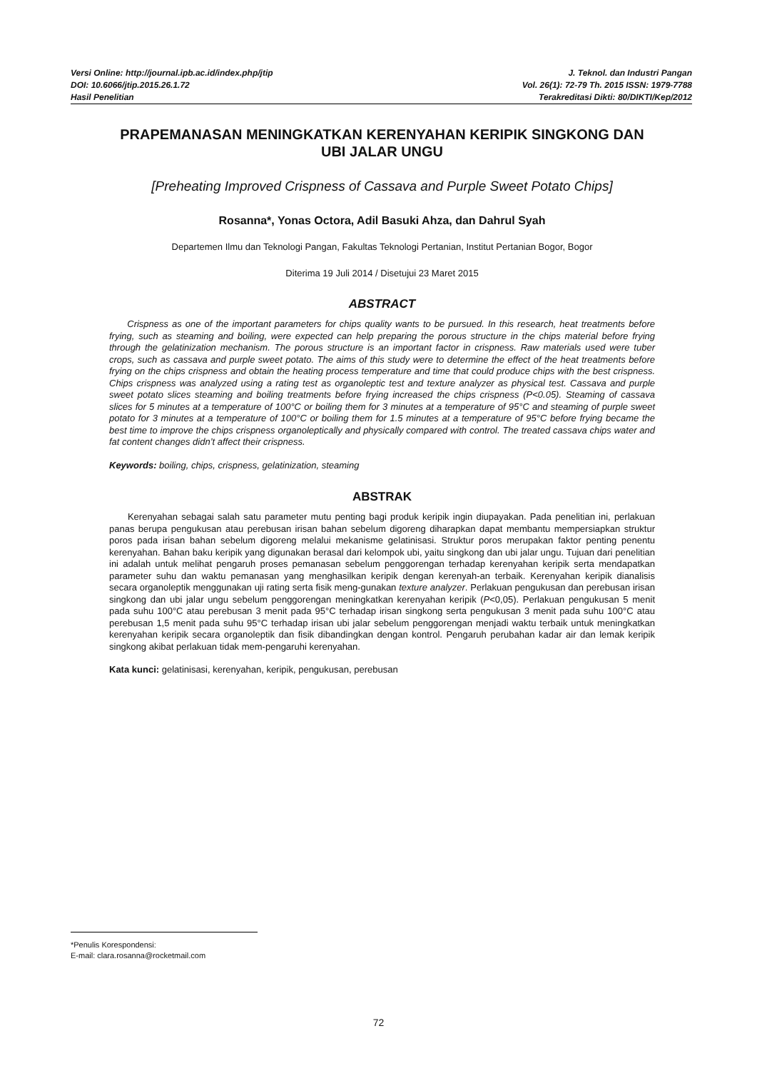Versi Online: http://journal.ipb.ac.id/index.php/jtip J. Teknol. dan Industri Pangan
DOI: 10.6066/jtip.2015.26.1.72 Vol. 26(1): 72-79 Th. 2015 ISSN: 1979-7788
Hasil Penelitian Terakreditasi Dikti: 80/DIKTI/Kep/2012
PRAPEMANASAN MENINGKATKAN KERENYAHAN KERIPIK SINGKONG DAN UBI JALAR UNGU
[Preheating Improved Crispness of Cassava and Purple Sweet Potato Chips]
Rosanna*, Yonas Octora, Adil Basuki Ahza, dan Dahrul Syah
Departemen Ilmu dan Teknologi Pangan, Fakultas Teknologi Pertanian, Institut Pertanian Bogor, Bogor
Diterima 19 Juli 2014 / Disetujui 23 Maret 2015
ABSTRACT
Crispness as one of the important parameters for chips quality wants to be pursued. In this research, heat treatments before frying, such as steaming and boiling, were expected can help preparing the porous structure in the chips material before frying through the gelatinization mechanism. The porous structure is an important factor in crispness. Raw materials used were tuber crops, such as cassava and purple sweet potato. The aims of this study were to determine the effect of the heat treatments before frying on the chips crispness and obtain the heating process temperature and time that could produce chips with the best crispness. Chips crispness was analyzed using a rating test as organoleptic test and texture analyzer as physical test. Cassava and purple sweet potato slices steaming and boiling treatments before frying increased the chips crispness (P<0.05). Steaming of cassava slices for 5 minutes at a temperature of 100°C or boiling them for 3 minutes at a temperature of 95°C and steaming of purple sweet potato for 3 minutes at a temperature of 100°C or boiling them for 1.5 minutes at a temperature of 95°C before frying became the best time to improve the chips crispness organoleptically and physically compared with control. The treated cassava chips water and fat content changes didn’t affect their crispness.
Keywords: boiling, chips, crispness, gelatinization, steaming
ABSTRAK
Kerenyahan sebagai salah satu parameter mutu penting bagi produk keripik ingin diupayakan. Pada penelitian ini, perlakuan panas berupa pengukusan atau perebusan irisan bahan sebelum digoreng diharapkan dapat membantu mempersiapkan struktur poros pada irisan bahan sebelum digoreng melalui mekanisme gelatinisasi. Struktur poros merupakan faktor penting penentu kerenyahan. Bahan baku keripik yang digunakan berasal dari kelompok ubi, yaitu singkong dan ubi jalar ungu. Tujuan dari penelitian ini adalah untuk melihat pengaruh proses pemanasan sebelum penggorengan terhadap kerenyahan keripik serta mendapatkan parameter suhu dan waktu pemanasan yang menghasilkan keripik dengan kerenyah-an terbaik. Kerenyahan keripik dianalisis secara organoleptik menggunakan uji rating serta fisik meng-gunakan texture analyzer. Perlakuan pengukusan dan perebusan irisan singkong dan ubi jalar ungu sebelum penggorengan meningkatkan kerenyahan keripik (P<0,05). Perlakuan pengukusan 5 menit pada suhu 100°C atau perebusan 3 menit pada 95°C terhadap irisan singkong serta pengukusan 3 menit pada suhu 100°C atau perebusan 1,5 menit pada suhu 95°C terhadap irisan ubi jalar sebelum penggorengan menjadi waktu terbaik untuk meningkatkan kerenyahan keripik secara organoleptik dan fisik dibandingkan dengan kontrol. Pengaruh perubahan kadar air dan lemak keripik singkong akibat perlakuan tidak mem-pengaruhi kerenyahan.
Kata kunci: gelatinisasi, kerenyahan, keripik, pengukusan, perebusan
*Penulis Korespondensi:
E-mail: clara.rosanna@rocketmail.com
72